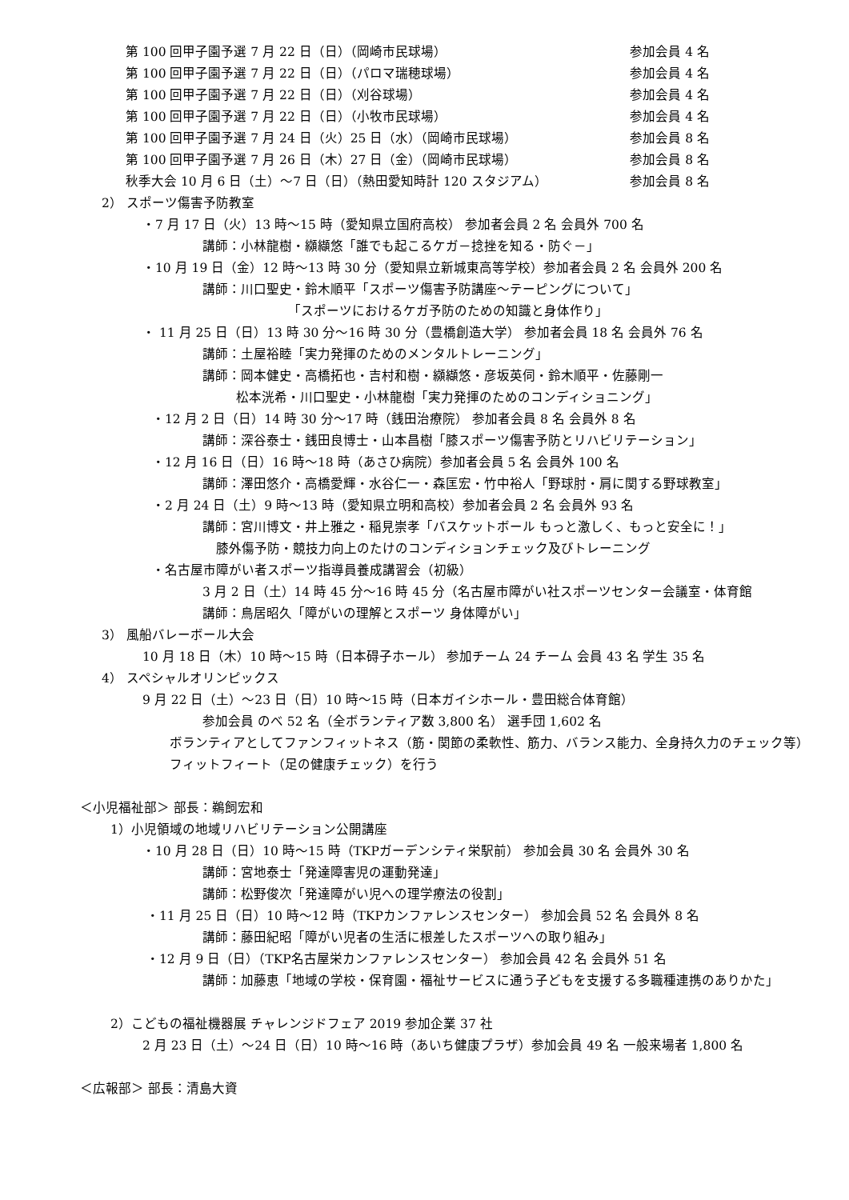第 100 回甲子園予選 7 月 22 日（日）（岡崎市民球場） 参加会員 4 名
第 100 回甲子園予選 7 月 22 日（日）（パロマ瑞穂球場） 参加会員 4 名
第 100 回甲子園予選 7 月 22 日（日）（刈谷球場） 参加会員 4 名
第 100 回甲子園予選 7 月 22 日（日）（小牧市民球場） 参加会員 4 名
第 100 回甲子園予選 7 月 24 日（火）25 日（水）（岡崎市民球場） 参加会員 8 名
第 100 回甲子園予選 7 月 26 日（木）27 日（金）（岡崎市民球場） 参加会員 8 名
秋季大会 10 月 6 日（土）～7 日（日）（熱田愛知時計 120 スタジアム） 参加会員 8 名
2） スポーツ傷害予防教室
・7 月 17 日（火）13 時～15 時（愛知県立国府高校） 参加者会員 2 名 会員外 700 名
講師：小林龍樹・纐纈悠「誰でも起こるケガ－捻挫を知る・防ぐ－」
・10 月 19 日（金）12 時～13 時 30 分（愛知県立新城東高等学校）参加者会員 2 名 会員外 200 名
講師：川口聖史・鈴木順平「スポーツ傷害予防講座～テーピングについて」
「スポーツにおけるケガ予防のための知識と身体作り」
・ 11 月 25 日（日）13 時 30 分～16 時 30 分（豊橋創造大学） 参加者会員 18 名 会員外 76 名
講師：土屋裕睦「実力発揮のためのメンタルトレーニング」
講師：岡本健史・高橋拓也・吉村和樹・纐纈悠・彦坂英伺・鈴木順平・佐藤剛一
松本洸希・川口聖史・小林龍樹「実力発揮のためのコンディショニング」
・12 月 2 日（日）14 時 30 分～17 時（銭田治療院） 参加者会員 8 名 会員外 8 名
講師：深谷泰士・銭田良博士・山本昌樹「膝スポーツ傷害予防とリハビリテーション」
・12 月 16 日（日）16 時～18 時（あさひ病院）参加者会員 5 名 会員外 100 名
講師：澤田悠介・高橋愛輝・水谷仁一・森匡宏・竹中裕人「野球肘・肩に関する野球教室」
・2 月 24 日（土）9 時～13 時（愛知県立明和高校）参加者会員 2 名 会員外 93 名
講師：宮川博文・井上雅之・稲見崇孝「バスケットボール もっと激しく、もっと安全に！」
膝外傷予防・競技力向上のたけのコンディションチェック及びトレーニング
・名古屋市障がい者スポーツ指導員養成講習会（初級）
3 月 2 日（土）14 時 45 分～16 時 45 分（名古屋市障がい社スポーツセンター会議室・体育館
講師：鳥居昭久「障がいの理解とスポーツ 身体障がい」
3） 風船バレーボール大会
10 月 18 日（木）10 時～15 時（日本碍子ホール） 参加チーム 24 チーム 会員 43 名 学生 35 名
4） スペシャルオリンピックス
9 月 22 日（土）～23 日（日）10 時～15 時（日本ガイシホール・豊田総合体育館）
参加会員 のべ 52 名（全ボランティア数 3,800 名） 選手団 1,602 名
ボランティアとしてファンフィットネス（筋・関節の柔軟性、筋力、バランス能力、全身持久力のチェック等）
フィットフィート（足の健康チェック）を行う
＜小児福祉部＞ 部長：鵜飼宏和
1）小児領域の地域リハビリテーション公開講座
・10 月 28 日（日）10 時～15 時（TKPガーデンシティ栄駅前） 参加会員 30 名 会員外 30 名
講師：宮地泰士「発達障害児の運動発達」
講師：松野俊次「発達障がい児への理学療法の役割」
・11 月 25 日（日）10 時～12 時（TKPカンファレンスセンター） 参加会員 52 名 会員外 8 名
講師：藤田紀昭「障がい児者の生活に根差したスポーツへの取り組み」
・12 月 9 日（日）（TKP名古屋栄カンファレンスセンター） 参加会員 42 名 会員外 51 名
講師：加藤恵「地域の学校・保育園・福祉サービスに通う子どもを支援する多職種連携のありかた」
2）こどもの福祉機器展 チャレンジドフェア 2019 参加企業 37 社
2 月 23 日（土）～24 日（日）10 時～16 時（あいち健康プラザ）参加会員 49 名 一般来場者 1,800 名
＜広報部＞ 部長：清島大資